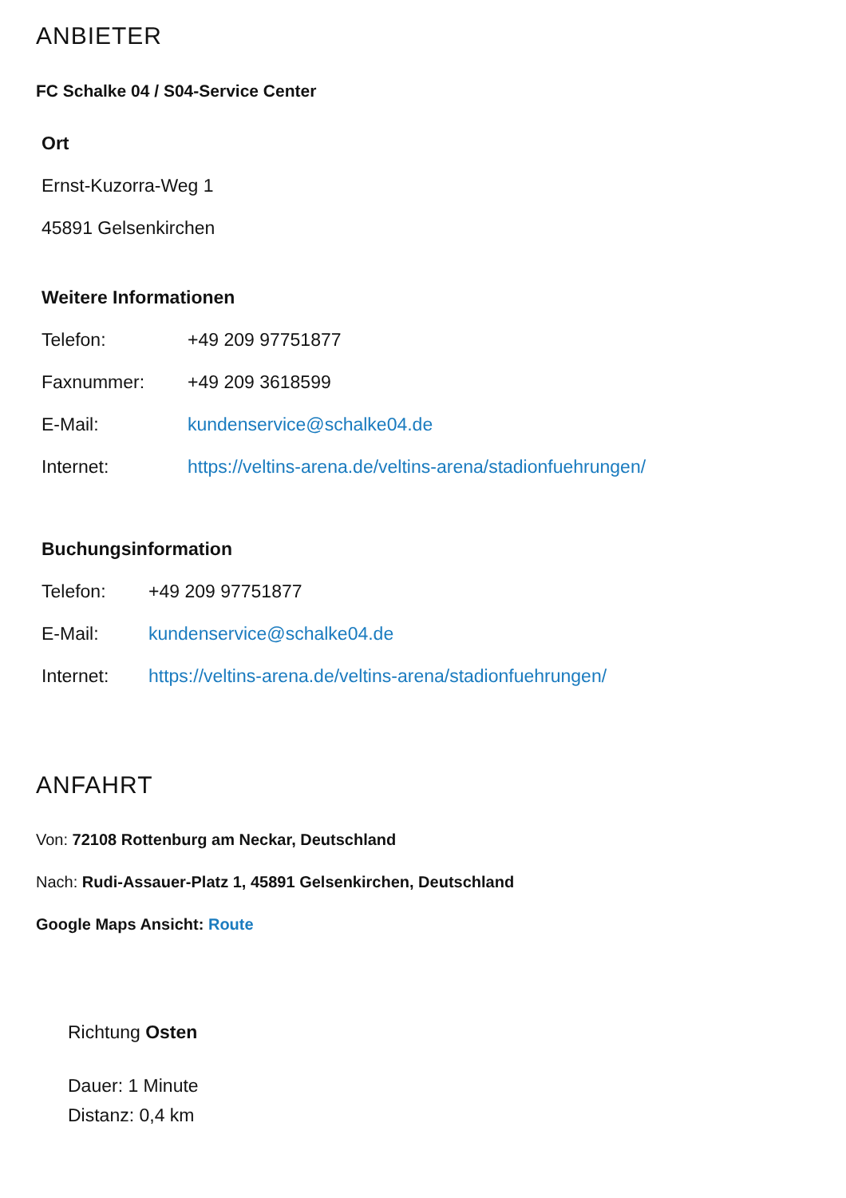ANBIETER
FC Schalke 04 / S04-Service Center
Ort
Ernst-Kuzorra-Weg 1
45891 Gelsenkirchen
Weitere Informationen
| Telefon: | +49 209 97751877 |
| Faxnummer: | +49 209 3618599 |
| E-Mail: | kundenservice@schalke04.de |
| Internet: | https://veltins-arena.de/veltins-arena/stadionfuehrungen/ |
Buchungsinformation
| Telefon: | +49 209 97751877 |
| E-Mail: | kundenservice@schalke04.de |
| Internet: | https://veltins-arena.de/veltins-arena/stadionfuehrungen/ |
ANFAHRT
Von: 72108 Rottenburg am Neckar, Deutschland
Nach: Rudi-Assauer-Platz 1, 45891 Gelsenkirchen, Deutschland
Google Maps Ansicht: Route
Richtung Osten
Dauer: 1 Minute
Distanz: 0,4 km